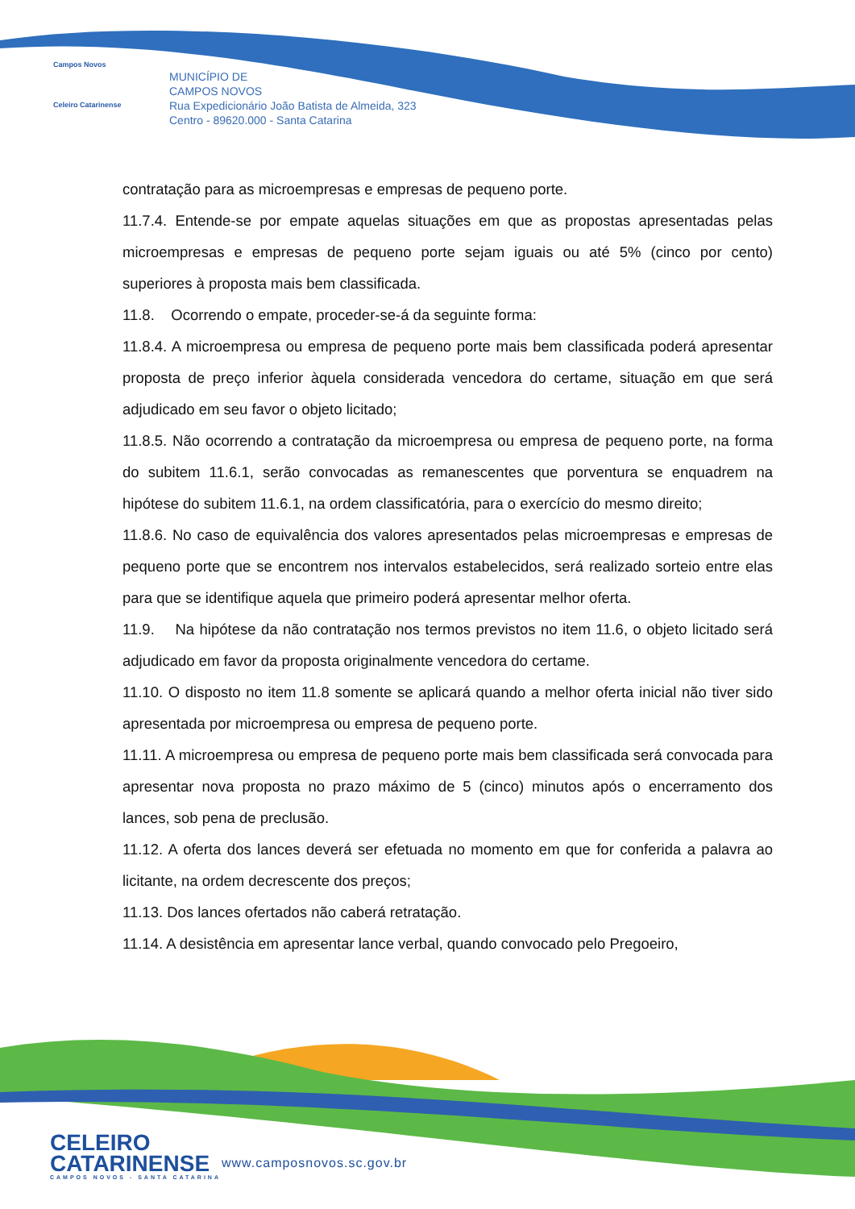Campos Novos
Celeiro Catarinense
MUNICÍPIO DE
CAMPOS NOVOS
Rua Expedicionário João Batista de Almeida, 323
Centro - 89620.000 - Santa Catarina
contratação para as microempresas e empresas de pequeno porte.
11.7.4. Entende-se por empate aquelas situações em que as propostas apresentadas pelas microempresas e empresas de pequeno porte sejam iguais ou até 5% (cinco por cento) superiores à proposta mais bem classificada.
11.8. Ocorrendo o empate, proceder-se-á da seguinte forma:
11.8.4. A microempresa ou empresa de pequeno porte mais bem classificada poderá apresentar proposta de preço inferior àquela considerada vencedora do certame, situação em que será adjudicado em seu favor o objeto licitado;
11.8.5. Não ocorrendo a contratação da microempresa ou empresa de pequeno porte, na forma do subitem 11.6.1, serão convocadas as remanescentes que porventura se enquadrem na hipótese do subitem 11.6.1, na ordem classificatória, para o exercício do mesmo direito;
11.8.6. No caso de equivalência dos valores apresentados pelas microempresas e empresas de pequeno porte que se encontrem nos intervalos estabelecidos, será realizado sorteio entre elas para que se identifique aquela que primeiro poderá apresentar melhor oferta.
11.9. Na hipótese da não contratação nos termos previstos no item 11.6, o objeto licitado será adjudicado em favor da proposta originalmente vencedora do certame.
11.10. O disposto no item 11.8 somente se aplicará quando a melhor oferta inicial não tiver sido apresentada por microempresa ou empresa de pequeno porte.
11.11. A microempresa ou empresa de pequeno porte mais bem classificada será convocada para apresentar nova proposta no prazo máximo de 5 (cinco) minutos após o encerramento dos lances, sob pena de preclusão.
11.12. A oferta dos lances deverá ser efetuada no momento em que for conferida a palavra ao licitante, na ordem decrescente dos preços;
11.13. Dos lances ofertados não caberá retratação.
11.14. A desistência em apresentar lance verbal, quando convocado pelo Pregoeiro,
CELEIRO
CATARINENSE
CAMPOS NOVOS - SANTA CATARINA
www.camposnovos.sc.gov.br